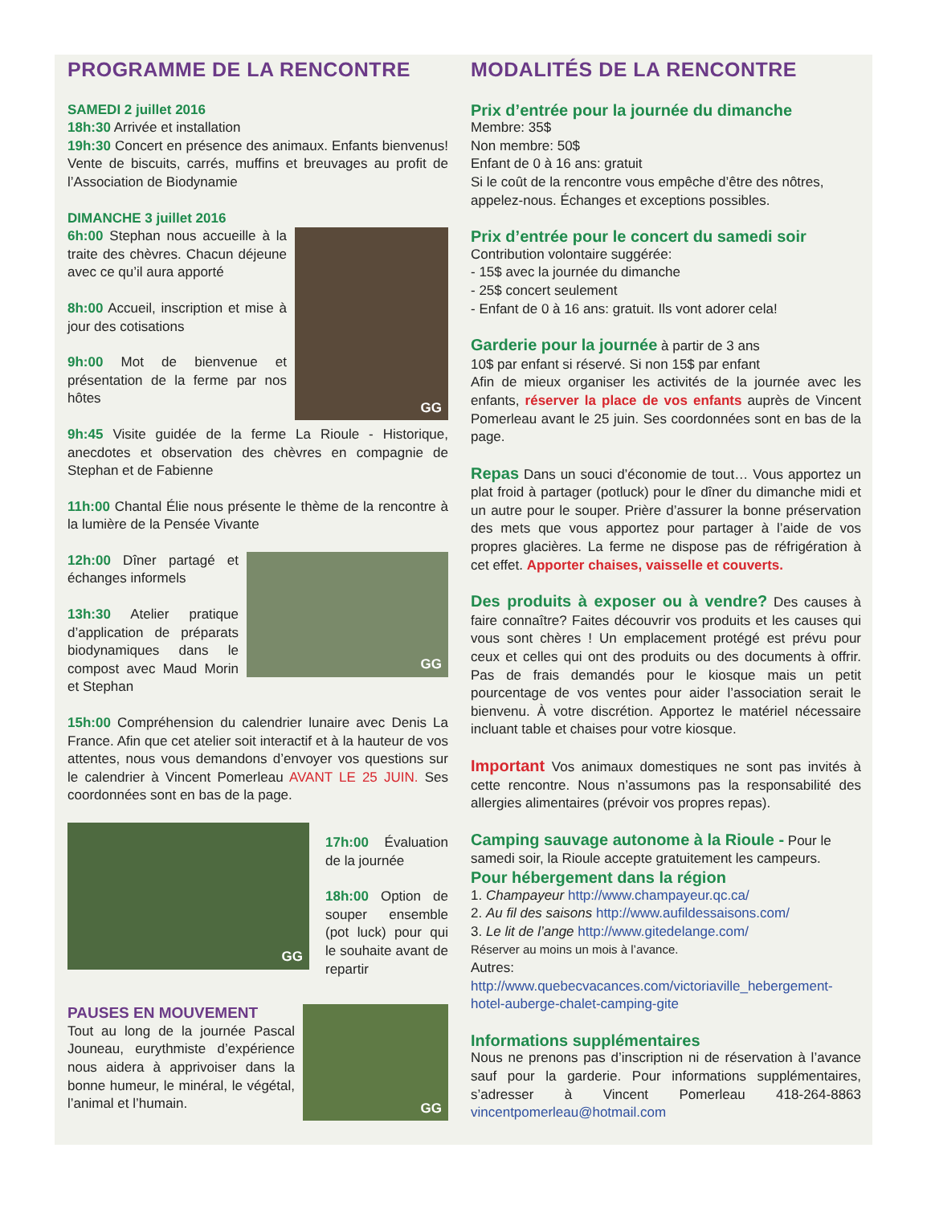PROGRAMME DE LA RENCONTRE
SAMEDI 2 juillet 2016
18h:30 Arrivée et installation
19h:30 Concert en présence des animaux. Enfants bienvenus! Vente de biscuits, carrés, muffins et breuvages au profit de l’Association de Biodynamie
DIMANCHE 3 juillet 2016
GG
6h:00 Stephan nous accueille à la traite des chèvres. Chacun déjeune avec ce qu’il aura apporté
8h:00 Accueil, inscription et mise à jour des cotisations
9h:00 Mot de bienvenue et présentation de la ferme par nos hôtes
9h:45 Visite guidée de la ferme La Rioule - Historique, anecdotes et observation des chèvres en compagnie de Stephan et de Fabienne
11h:00 Chantal Élie nous présente le thème de la rencontre à la lumière de la Pensée Vivante
GG
12h:00 Dîner partagé et échanges informels
13h:30 Atelier pratique d’application de préparats biodynamiques dans le compost avec Maud Morin et Stephan
15h:00 Compréhension du calendrier lunaire avec Denis La France. Afin que cet atelier soit interactif et à la hauteur de vos attentes, nous vous demandons d’envoyer vos questions sur le calendrier à Vincent Pomerleau AVANT LE 25 JUIN. Ses coordonnées sont en bas de la page.
GG
17h:00 Évaluation de la journée
18h:00 Option de souper ensemble (pot luck) pour qui le souhaite avant de repartir
GG
PAUSES EN MOUVEMENT
Tout au long de la journée Pascal Jouneau, eurythmiste d’expérience nous aidera à apprivoiser dans la bonne humeur, le minéral, le végétal, l’animal et l’humain.
MODALITÉS DE LA RENCONTRE
Prix d’entrée pour la journée du dimanche
Membre: 35$
Non membre: 50$
Enfant de 0 à 16 ans: gratuit
Si le coût de la rencontre vous empêche d’être des nôtres, appelez-nous. Échanges et exceptions possibles.
Prix d’entrée pour le concert du samedi soir
Contribution volontaire suggérée:
- 15$ avec la journée du dimanche
- 25$ concert seulement
- Enfant de 0 à 16 ans: gratuit. Ils vont adorer cela!
Garderie pour la journée à partir de 3 ans
10$ par enfant si réservé. Si non 15$ par enfant
Afin de mieux organiser les activités de la journée avec les enfants, réserver la place de vos enfants auprès de Vincent Pomerleau avant le 25 juin. Ses coordonnées sont en bas de la page.
Repas Dans un souci d’économie de tout… Vous apportez un plat froid à partager (potluck) pour le dîner du dimanche midi et un autre pour le souper. Prière d’assurer la bonne préservation des mets que vous apportez pour partager à l’aide de vos propres glacières. La ferme ne dispose pas de réfrigération à cet effet. Apporter chaises, vaisselle et couverts.
Des produits à exposer ou à vendre? Des causes à faire connaître? Faites découvrir vos produits et les causes qui vous sont chères ! Un emplacement protégé est prévu pour ceux et celles qui ont des produits ou des documents à offrir. Pas de frais demandés pour le kiosque mais un petit pourcentage de vos ventes pour aider l’association serait le bienvenu. À votre discrétion. Apportez le matériel nécessaire incluant table et chaises pour votre kiosque.
Important Vos animaux domestiques ne sont pas invités à cette rencontre. Nous n’assumons pas la responsabilité des allergies alimentaires (prévoir vos propres repas).
Camping sauvage autonome à la Rioule - Pour le samedi soir, la Rioule accepte gratuitement les campeurs.
Pour hébergement dans la région
1. Champayeur http://www.champayeur.qc.ca/
2. Au fil des saisons http://www.aufildessaisons.com/
3. Le lit de l’ange http://www.gitedelange.com/
Réserver au moins un mois à l’avance.
Autres: http://www.quebecvacances.com/victoriaville_hebergement-hotel-auberge-chalet-camping-gite
Informations supplémentaires
Nous ne prenons pas d’inscription ni de réservation à l’avance sauf pour la garderie. Pour informations supplémentaires, s’adresser à Vincent Pomerleau 418-264-8863 vincentpomerleau@hotmail.com